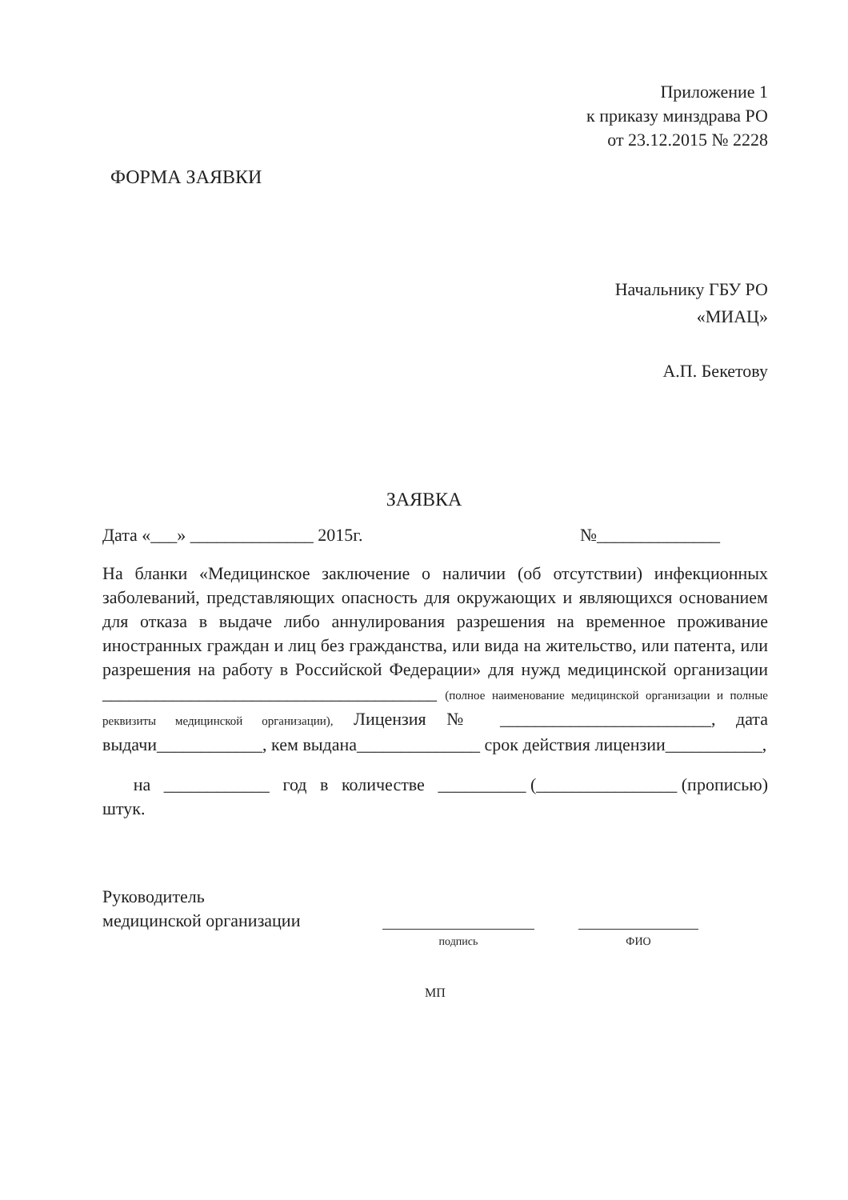Приложение 1
к приказу минздрава РО
от 23.12.2015 № 2228
ФОРМА ЗАЯВКИ
Начальнику ГБУ РО
«МИАЦ»
А.П. Бекетову
ЗАЯВКА
Дата «___» ______________ 2015г. №______________
На бланки «Медицинское заключение о наличии (об отсутствии) инфекционных заболеваний, представляющих опасность для окружающих и являющихся основанием для отказа в выдаче либо аннулирования разрешения на временное проживание иностранных граждан и лиц без гражданства, или вида на жительство, или патента, или разрешения на работу в Российской Федерации» для нужд медицинской организации ______________________________________ (полное наименование медицинской организации и полные реквизиты медицинской организации), Лицензия № ________________________, дата выдачи____________, кем выдана______________ срок действия лицензии___________,
на ____________ год в количестве __________ (________________ (прописью) штук.
Руководитель
медицинской организации
подпись ФИО
МП